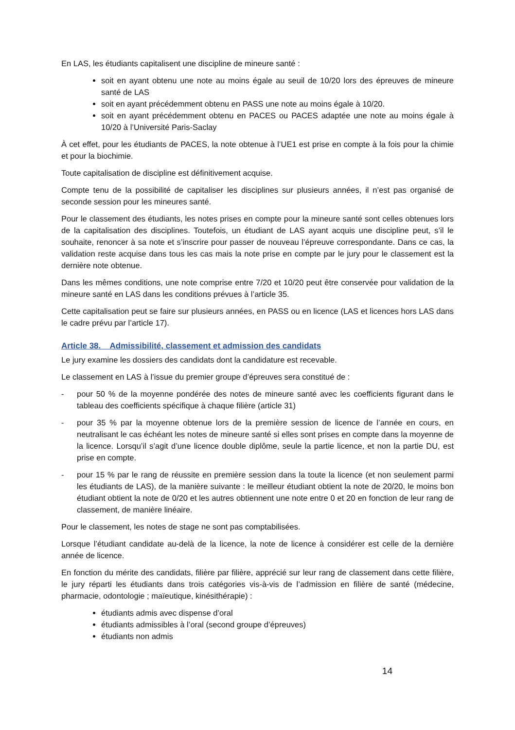En LAS, les étudiants capitalisent une discipline de mineure santé :
soit en ayant obtenu une note au moins égale au seuil de 10/20 lors des épreuves de mineure santé de LAS
soit en ayant précédemment obtenu en PASS une note au moins égale à 10/20.
soit en ayant précédemment obtenu en PACES ou PACES adaptée une note au moins égale à 10/20 à l’Université Paris-Saclay
À cet effet, pour les étudiants de PACES, la note obtenue à l’UE1 est prise en compte à la fois pour la chimie et pour la biochimie.
Toute capitalisation de discipline est définitivement acquise.
Compte tenu de la possibilité de capitaliser les disciplines sur plusieurs années, il n’est pas organisé de seconde session pour les mineures santé.
Pour le classement des étudiants, les notes prises en compte pour la mineure santé sont celles obtenues lors de la capitalisation des disciplines. Toutefois, un étudiant de LAS ayant acquis une discipline peut, s’il le souhaite, renoncer à sa note et s’inscrire pour passer de nouveau l’épreuve correspondante. Dans ce cas, la validation reste acquise dans tous les cas mais la note prise en compte par le jury pour le classement est la dernière note obtenue.
Dans les mêmes conditions, une note comprise entre 7/20 et 10/20 peut être conservée pour validation de la mineure santé en LAS dans les conditions prévues à l’article 35.
Cette capitalisation peut se faire sur plusieurs années, en PASS ou en licence (LAS et licences hors LAS dans le cadre prévu par l’article 17).
Article 38. Admissibilité, classement et admission des candidats
Le jury examine les dossiers des candidats dont la candidature est recevable.
Le classement en LAS à l’issue du premier groupe d’épreuves sera constitué de :
- pour 50 % de la moyenne pondérée des notes de mineure santé avec les coefficients figurant dans le tableau des coefficients spécifique à chaque filière (article 31)
- pour 35 % par la moyenne obtenue lors de la première session de licence de l’année en cours, en neutralisant le cas échéant les notes de mineure santé si elles sont prises en compte dans la moyenne de la licence. Lorsqu’il s’agit d’une licence double diplôme, seule la partie licence, et non la partie DU, est prise en compte.
- pour 15 % par le rang de réussite en première session dans la toute la licence (et non seulement parmi les étudiants de LAS), de la manière suivante : le meilleur étudiant obtient la note de 20/20, le moins bon étudiant obtient la note de 0/20 et les autres obtiennent une note entre 0 et 20 en fonction de leur rang de classement, de manière linéaire.
Pour le classement, les notes de stage ne sont pas comptabilisées.
Lorsque l’étudiant candidate au-delà de la licence, la note de licence à considérer est celle de la dernière année de licence.
En fonction du mérite des candidats, filière par filière, apprécié sur leur rang de classement dans cette filière, le jury réparti les étudiants dans trois catégories vis-à-vis de l’admission en filière de santé (médecine, pharmacie, odontologie ; maïeutique, kinésithérapie) :
étudiants admis avec dispense d’oral
étudiants admissibles à l’oral (second groupe d’épreuves)
étudiants non admis
14